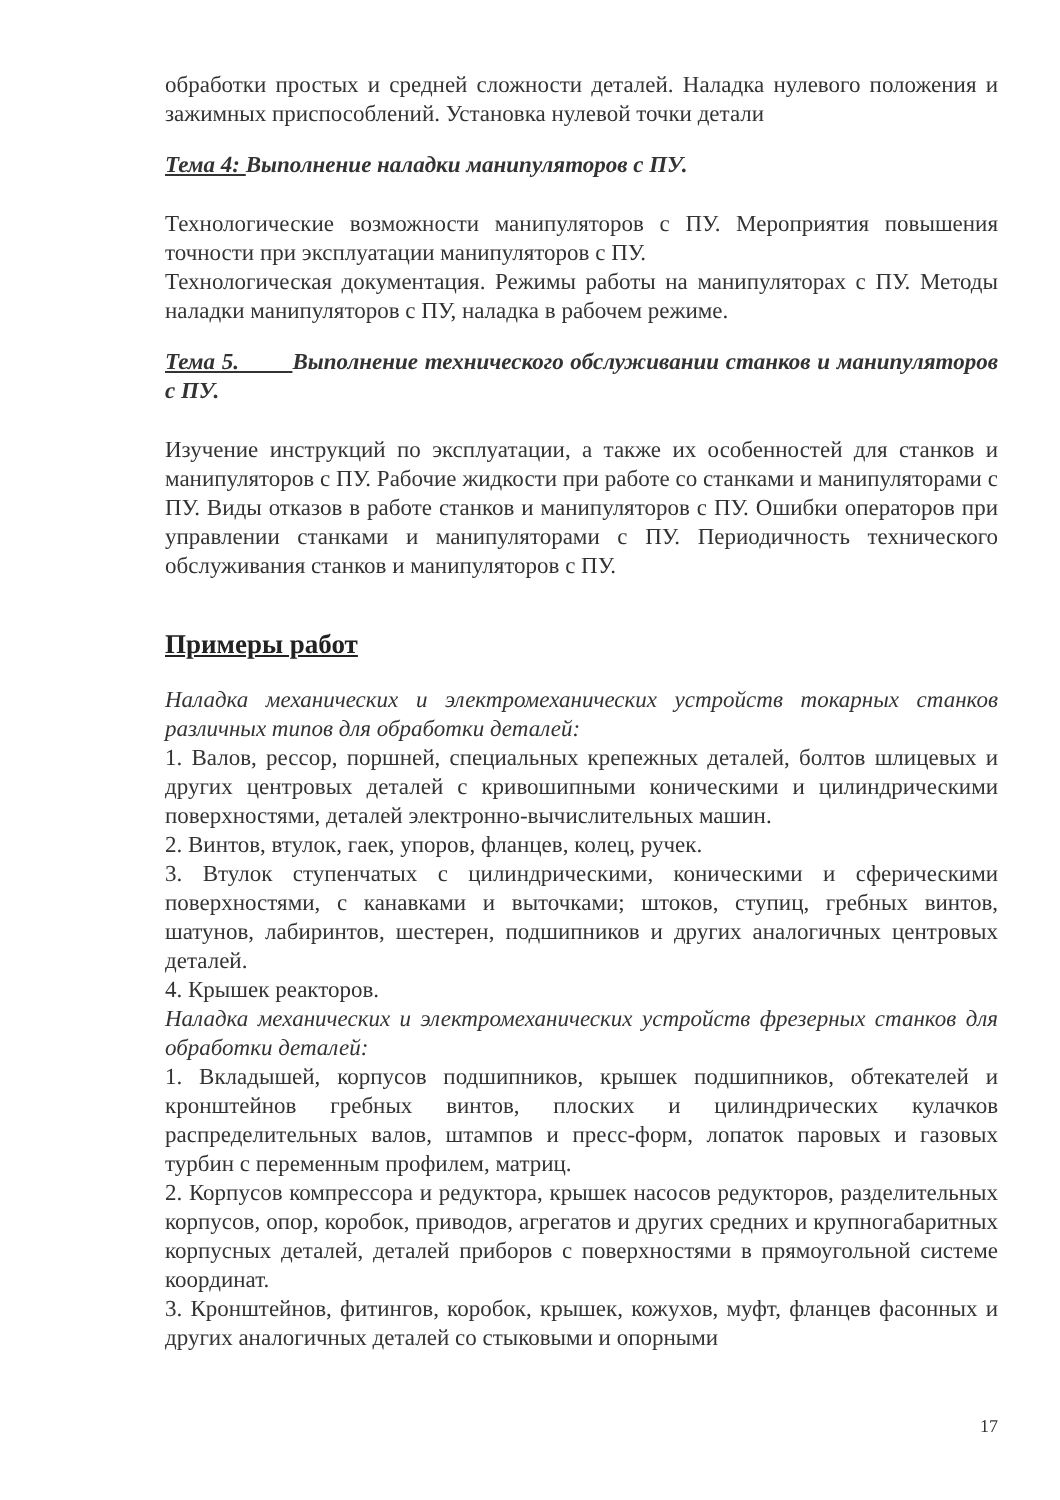обработки простых и средней сложности деталей. Наладка нулевого положения и зажимных приспособлений. Установка нулевой точки детали
Тема 4: Выполнение наладки манипуляторов с ПУ.
Технологические возможности манипуляторов с ПУ. Мероприятия повышения точности при эксплуатации манипуляторов с ПУ.
Технологическая документация. Режимы работы на манипуляторах с ПУ. Методы наладки манипуляторов с ПУ, наладка в рабочем режиме.
Тема 5. Выполнение технического обслуживании станков и манипуляторов с ПУ.
Изучение инструкций по эксплуатации, а также их особенностей для станков и манипуляторов с ПУ. Рабочие жидкости при работе со станками и манипуляторами с ПУ. Виды отказов в работе станков и манипуляторов с ПУ. Ошибки операторов при управлении станками и манипуляторами с ПУ. Периодичность технического обслуживания станков и манипуляторов с ПУ.
Примеры работ
Наладка механических и электромеханических устройств токарных станков различных типов для обработки деталей:
1. Валов, рессор, поршней, специальных крепежных деталей, болтов шлицевых и других центровых деталей с кривошипными коническими и цилиндрическими поверхностями, деталей электронно-вычислительных машин.
2. Винтов, втулок, гаек, упоров, фланцев, колец, ручек.
3. Втулок ступенчатых с цилиндрическими, коническими и сферическими поверхностями, с канавками и выточками; штоков, ступиц, гребных винтов, шатунов, лабиринтов, шестерен, подшипников и других аналогичных центровых деталей.
4. Крышек реакторов.
Наладка механических и электромеханических устройств фрезерных станков для обработки деталей:
1. Вкладышей, корпусов подшипников, крышек подшипников, обтекателей и кронштейнов гребных винтов, плоских и цилиндрических кулачков распределительных валов, штампов и пресс-форм, лопаток паровых и газовых турбин с переменным профилем, матриц.
2. Корпусов компрессора и редуктора, крышек насосов редукторов, разделительных корпусов, опор, коробок, приводов, агрегатов и других средних и крупногабаритных корпусных деталей, деталей приборов с поверхностями в прямоугольной системе координат.
3. Кронштейнов, фитингов, коробок, крышек, кожухов, муфт, фланцев фасонных и других аналогичных деталей со стыковыми и опорными
17